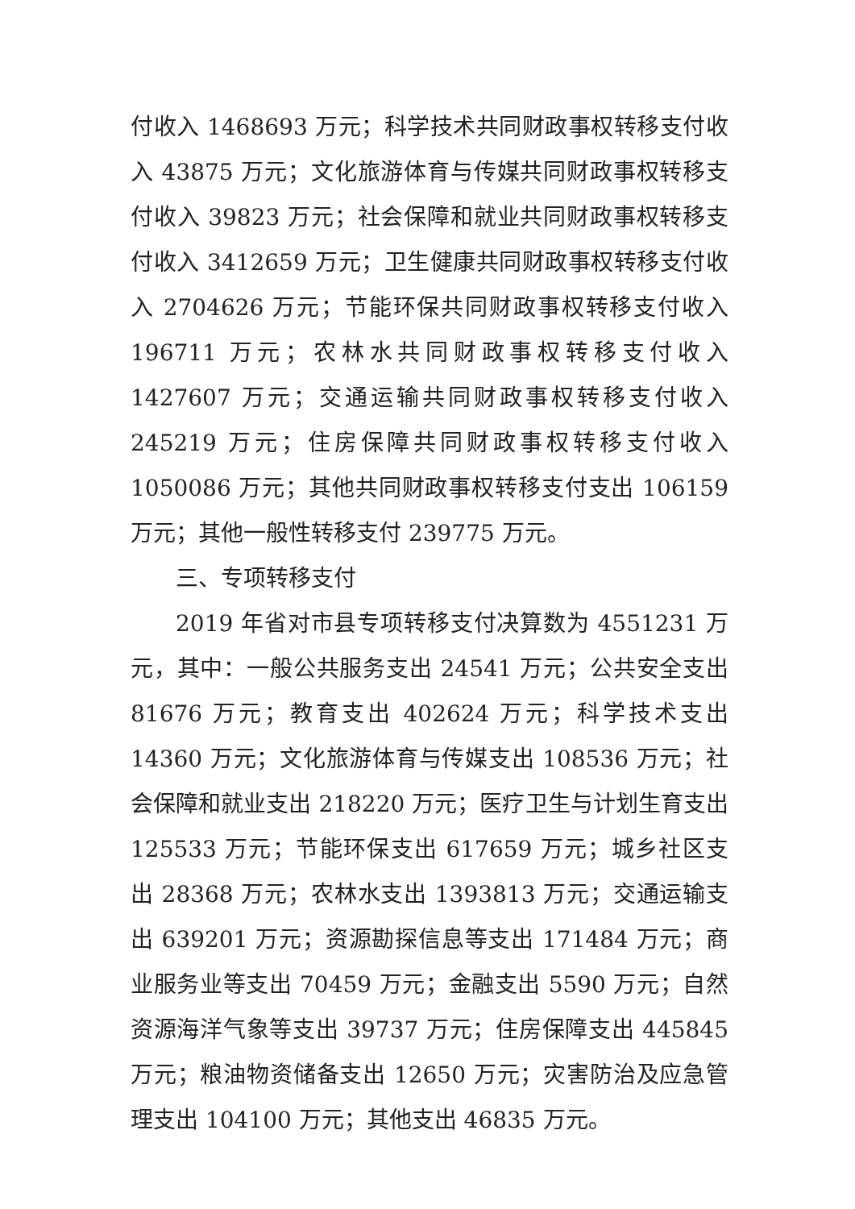付收入 1468693 万元；科学技术共同财政事权转移支付收入 43875 万元；文化旅游体育与传媒共同财政事权转移支付收入 39823 万元；社会保障和就业共同财政事权转移支付收入 3412659 万元；卫生健康共同财政事权转移支付收入 2704626 万元；节能环保共同财政事权转移支付收入 196711 万元；农林水共同财政事权转移支付收入 1427607 万元；交通运输共同财政事权转移支付收入 245219 万元；住房保障共同财政事权转移支付收入 1050086 万元；其他共同财政事权转移支付支出 106159 万元；其他一般性转移支付 239775 万元。
三、专项转移支付
2019 年省对市县专项转移支付决算数为 4551231 万元，其中：一般公共服务支出 24541 万元；公共安全支出 81676 万元；教育支出 402624 万元；科学技术支出 14360 万元；文化旅游体育与传媒支出 108536 万元；社会保障和就业支出 218220 万元；医疗卫生与计划生育支出 125533 万元；节能环保支出 617659 万元；城乡社区支出 28368 万元；农林水支出 1393813 万元；交通运输支出 639201 万元；资源勘探信息等支出 171484 万元；商业服务业等支出 70459 万元；金融支出 5590 万元；自然资源海洋气象等支出 39737 万元；住房保障支出 445845 万元；粮油物资储备支出 12650 万元；灾害防治及应急管理支出 104100 万元；其他支出 46835 万元。